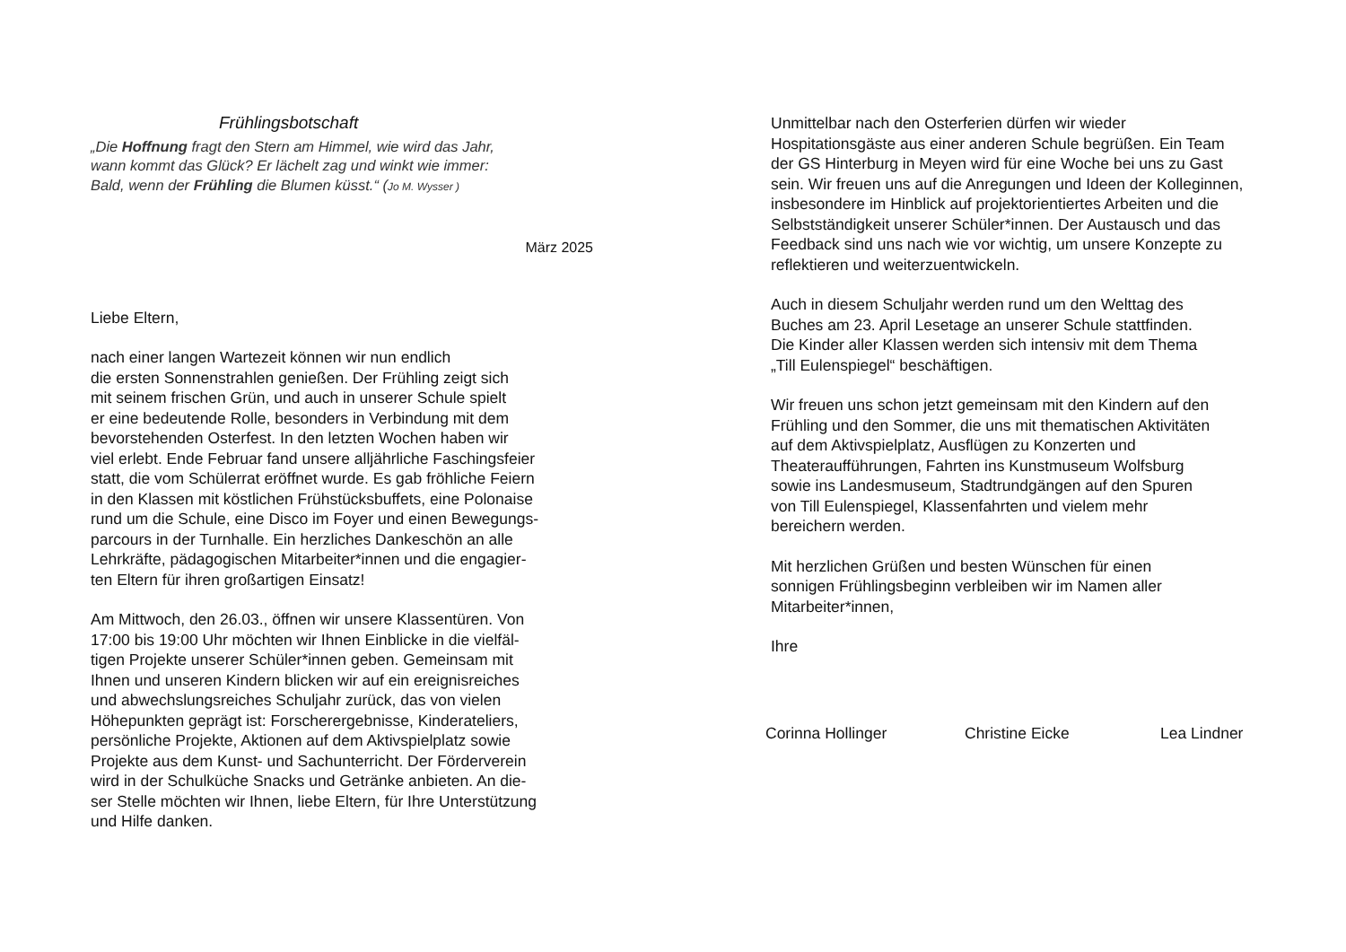Frühlingsbotschaft
„Die Hoffnung fragt den Stern am Himmel, wie wird das Jahr,
wann kommt das Glück? Er lächelt zag und winkt wie immer:
Bald, wenn der Frühling die Blumen küsst.“ (Jo M. Wysser )
März 2025
Liebe Eltern,
nach einer langen Wartezeit können wir nun endlich
die ersten Sonnenstrahlen genießen. Der Frühling zeigt sich
mit seinem frischen Grün, und auch in unserer Schule spielt
er eine bedeutende Rolle, besonders in Verbindung mit dem
bevorstehenden Osterfest. In den letzten Wochen haben wir
viel erlebt. Ende Februar fand unsere alljährliche Faschingsfeier
statt, die vom Schülerrat eröffnet wurde. Es gab fröhliche Feiern
in den Klassen mit köstlichen Frühstücksbuffets, eine Polonaise
rund um die Schule, eine Disco im Foyer und einen Bewegungs-
parcours in der Turnhalle. Ein herzliches Dankeschön an alle
Lehrkräfte, pädagogischen Mitarbeiter*innen und die engagier-
ten Eltern für ihren großartigen Einsatz!
Am Mittwoch, den 26.03., öffnen wir unsere Klassentüren. Von
17:00 bis 19:00 Uhr möchten wir Ihnen Einblicke in die vielfäl-
tigen Projekte unserer Schüler*innen geben. Gemeinsam mit
Ihnen und unseren Kindern blicken wir auf ein ereignisreiches
und abwechslungsreiches Schuljahr zurück, das von vielen
Höhepunkten geprägt ist: Forscherergebnisse, Kinderateliers,
persönliche Projekte, Aktionen auf dem Aktivspielplatz sowie
Projekte aus dem Kunst- und Sachunterricht. Der Förderverein
wird in der Schulküche Snacks und Getränke anbieten. An die-
ser Stelle möchten wir Ihnen, liebe Eltern, für Ihre Unterstützung
und Hilfe danken.
Unmittelbar nach den Osterferien dürfen wir wieder
Hospitationsgäste aus einer anderen Schule begrüßen. Ein Team
der GS Hinterburg in Meyen wird für eine Woche bei uns zu Gast
sein. Wir freuen uns auf die Anregungen und Ideen der Kolleginnen,
insbesondere im Hinblick auf projektorientiertes Arbeiten und die
Selbstständigkeit unserer Schüler*innen. Der Austausch und das
Feedback sind uns nach wie vor wichtig, um unsere Konzepte zu
reflektieren und weiterzuentwickeln.
Auch in diesem Schuljahr werden rund um den Welttag des
Buches am 23. April Lesetage an unserer Schule stattfinden.
Die Kinder aller Klassen werden sich intensiv mit dem Thema
„Till Eulenspiegel“ beschäftigen.
Wir freuen uns schon jetzt gemeinsam mit den Kindern auf den
Frühling und den Sommer, die uns mit thematischen Aktivitäten
auf dem Aktivspielplatz, Ausflügen zu Konzerten und
Theateraufführungen, Fahrten ins Kunstmuseum Wolfsburg
sowie ins Landesmuseum, Stadtrundgängen auf den Spuren
von Till Eulenspiegel, Klassenfahrten und vielem mehr
bereichern werden.
Mit herzlichen Grüßen und besten Wünschen für einen
sonnigen Frühlingsbeginn verbleiben wir im Namen aller
Mitarbeiter*innen,
Ihre
Corinna Hollinger Christine Eicke Lea Lindner